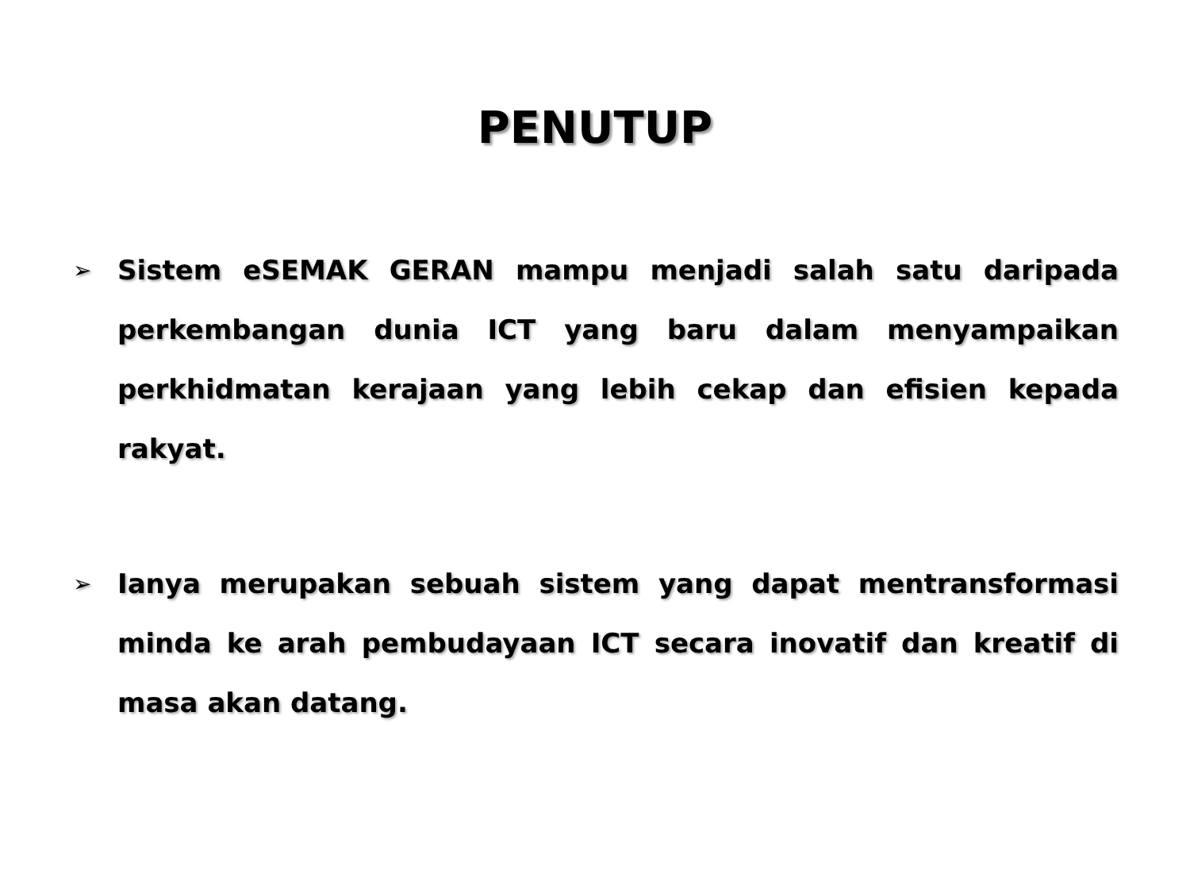PENUTUP
➢ Sistem eSEMAK GERAN mampu menjadi salah satu daripada perkembangan dunia ICT yang baru dalam menyampaikan perkhidmatan kerajaan yang lebih cekap dan efisien kepada rakyat.
➢ Ianya merupakan sebuah sistem yang dapat mentransformasi minda ke arah pembudayaan ICT secara inovatif dan kreatif di masa akan datang.